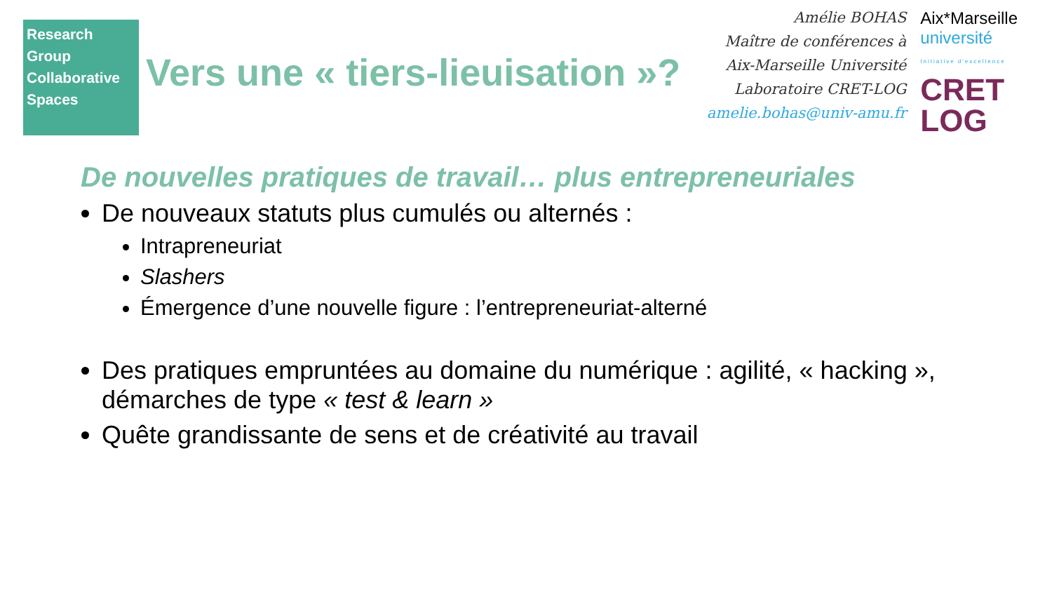Research
Group
Collaborative
Spaces
Vers une « tiers-lieuisation »?
Amélie BOHAS
Maître de conférences à Aix-Marseille Université
Laboratoire CRET-LOG
amelie.bohas@univ-amu.fr
Aix*Marseille
université
Initiative d'excellence
CRET
LOG
De nouvelles pratiques de travail… plus entrepreneuriales
De nouveaux statuts plus cumulés ou alternés :
Intrapreneuriat
Slashers
Émergence d’une nouvelle figure : l’entrepreneuriat-alterné
Des pratiques empruntées au domaine du numérique : agilité, « hacking », démarches de type « test & learn »
Quête grandissante de sens et de créativité au travail